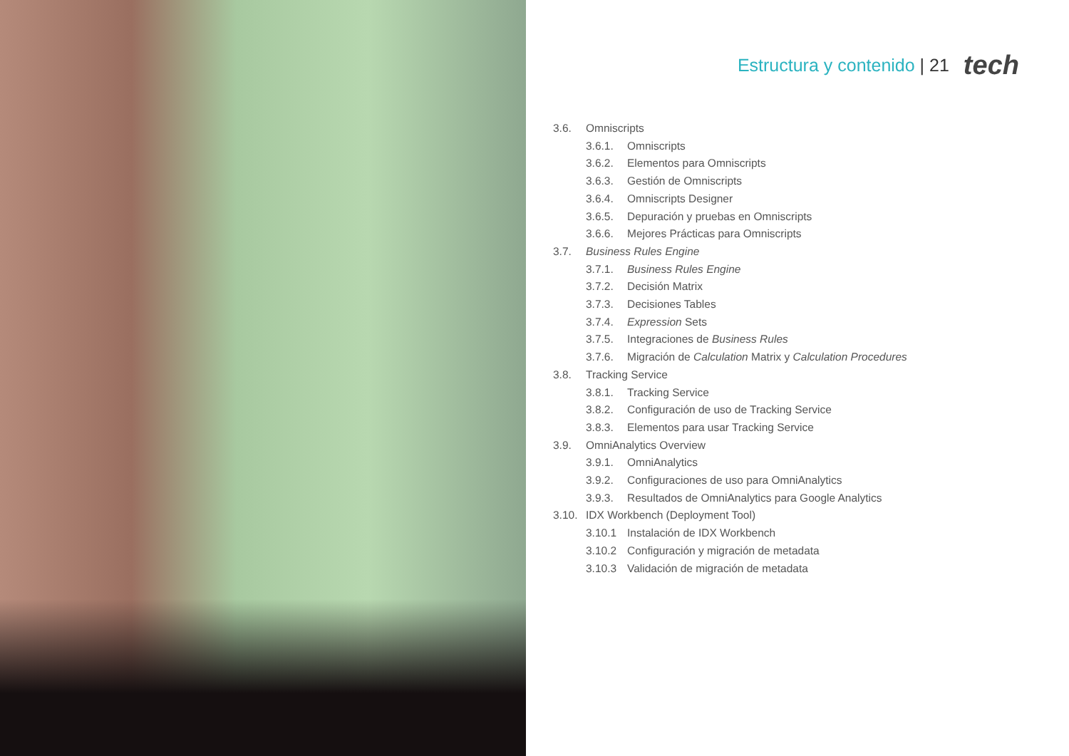Estructura y contenido | 21
tech
3.6. Omniscripts
3.6.1. Omniscripts
3.6.2. Elementos para Omniscripts
3.6.3. Gestión de Omniscripts
3.6.4. Omniscripts Designer
3.6.5. Depuración y pruebas en Omniscripts
3.6.6. Mejores Prácticas para Omniscripts
3.7. Business Rules Engine
3.7.1. Business Rules Engine
3.7.2. Decisión Matrix
3.7.3. Decisiones Tables
3.7.4. Expression Sets
3.7.5. Integraciones de Business Rules
3.7.6. Migración de Calculation Matrix y Calculation Procedures
3.8. Tracking Service
3.8.1. Tracking Service
3.8.2. Configuración de uso de Tracking Service
3.8.3. Elementos para usar Tracking Service
3.9. OmniAnalytics Overview
3.9.1. OmniAnalytics
3.9.2. Configuraciones de uso para OmniAnalytics
3.9.3. Resultados de OmniAnalytics para Google Analytics
3.10. IDX Workbench (Deployment Tool)
3.10.1 Instalación de IDX Workbench
3.10.2 Configuración y migración de metadata
3.10.3 Validación de migración de metadata